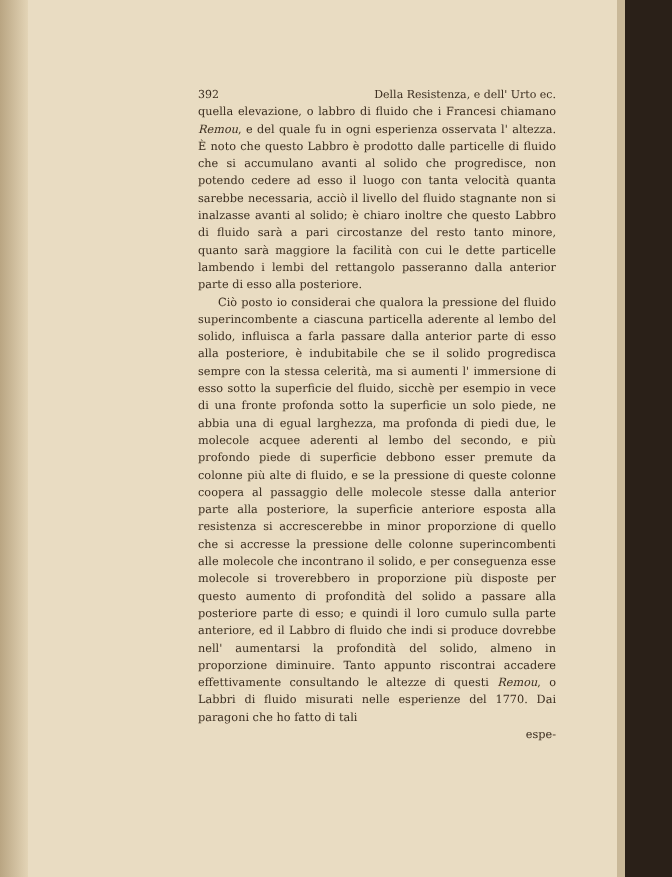392 Della Resistenza, e dell' Urto ec.
quella elevazione, o labbro di fluido che i Francesi chiamano Remou, e del quale fu in ogni esperienza osservata l' altezza. È noto che questo Labbro è prodotto dalle particelle di fluido che si accumulano avanti al solido che progredisce, non potendo cedere ad esso il luogo con tanta velocità quanta sarebbe necessaria, acciò il livello del fluido stagnante non si inalzasse avanti al solido; è chiaro inoltre che questo Labbro di fluido sarà a pari circostanze del resto tanto minore, quanto sarà maggiore la facilità con cui le dette particelle lambendo i lembi del rettangolo passeranno dalla anterior parte di esso alla posteriore.
Ciò posto io considerai che qualora la pressione del fluido superincombente a ciascuna particella aderente al lembo del solido, influisca a farla passare dalla anterior parte di esso alla posteriore, è indubitabile che se il solido progredisca sempre con la stessa celerità, ma si aumenti l' immersione di esso sotto la superficie del fluido, sicchè per esempio in vece di una fronte profonda sotto la superficie un solo piede, ne abbia una di egual larghezza, ma profonda di piedi due, le molecole acquee aderenti al lembo del secondo, e più profondo piede di superficie debbono esser premute da colonne più alte di fluido, e se la pressione di queste colonne coopera al passaggio delle molecole stesse dalla anterior parte alla posteriore, la superficie anteriore esposta alla resistenza si accrescerebbe in minor proporzione di quello che si accresse la pressione delle colonne superincombenti alle molecole che incontrano il solido, e per conseguenza esse molecole si troverebbero in proporzione più disposte per questo aumento di profondità del solido a passare alla posteriore parte di esso; e quindi il loro cumulo sulla parte anteriore, ed il Labbro di fluido che indi si produce dovrebbe nell' aumentarsi la profondità del solido, almeno in proporzione diminuire. Tanto appunto riscontrai accadere effettivamente consultando le altezze di questi Remou, o Labbri di fluido misurati nelle esperienze del 1770. Dai paragoni che ho fatto di tali
espe-